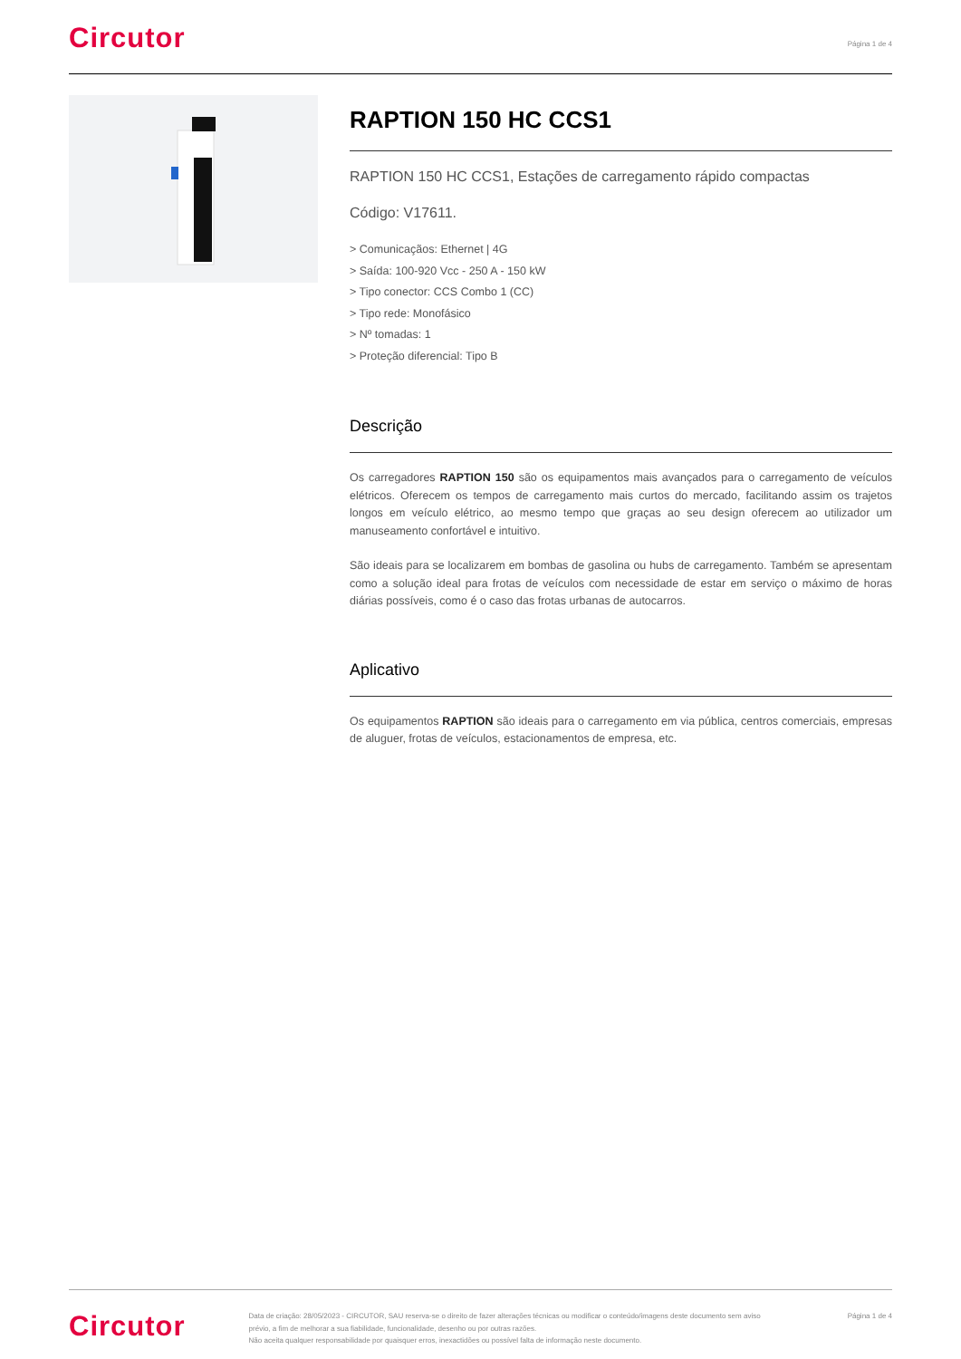Circutor
Página 1 de 4
RAPTION 150 HC CCS1
RAPTION 150 HC CCS1, Estações de carregamento rápido compactas
Código: V17611.
> Comunicaçãos: Ethernet | 4G
> Saída: 100-920 Vcc - 250 A - 150 kW
> Tipo conector: CCS Combo 1 (CC)
> Tipo rede: Monofásico
> Nº tomadas: 1
> Proteção diferencial: Tipo B
Descrição
Os carregadores RAPTION 150 são os equipamentos mais avançados para o carregamento de veículos elétricos. Oferecem os tempos de carregamento mais curtos do mercado, facilitando assim os trajetos longos em veículo elétrico, ao mesmo tempo que graças ao seu design oferecem ao utilizador um manuseamento confortável e intuitivo.
São ideais para se localizarem em bombas de gasolina ou hubs de carregamento. Também se apresentam como a solução ideal para frotas de veículos com necessidade de estar em serviço o máximo de horas diárias possíveis, como é o caso das frotas urbanas de autocarros.
Aplicativo
Os equipamentos RAPTION são ideais para o carregamento em via pública, centros comerciais, empresas de aluguer, frotas de veículos, estacionamentos de empresa, etc.
Circutor
Data de criação: 28/05/2023 - CIRCUTOR, SAU reserva-se o direito de fazer alterações técnicas ou modificar o conteúdo/imagens deste documento sem aviso prévio, a fim de melhorar a sua fiabilidade, funcionalidade, desenho ou por outras razões.
Não aceita qualquer responsabilidade por quaisquer erros, inexactidões ou possível falta de informação neste documento.
Página 1 de 4